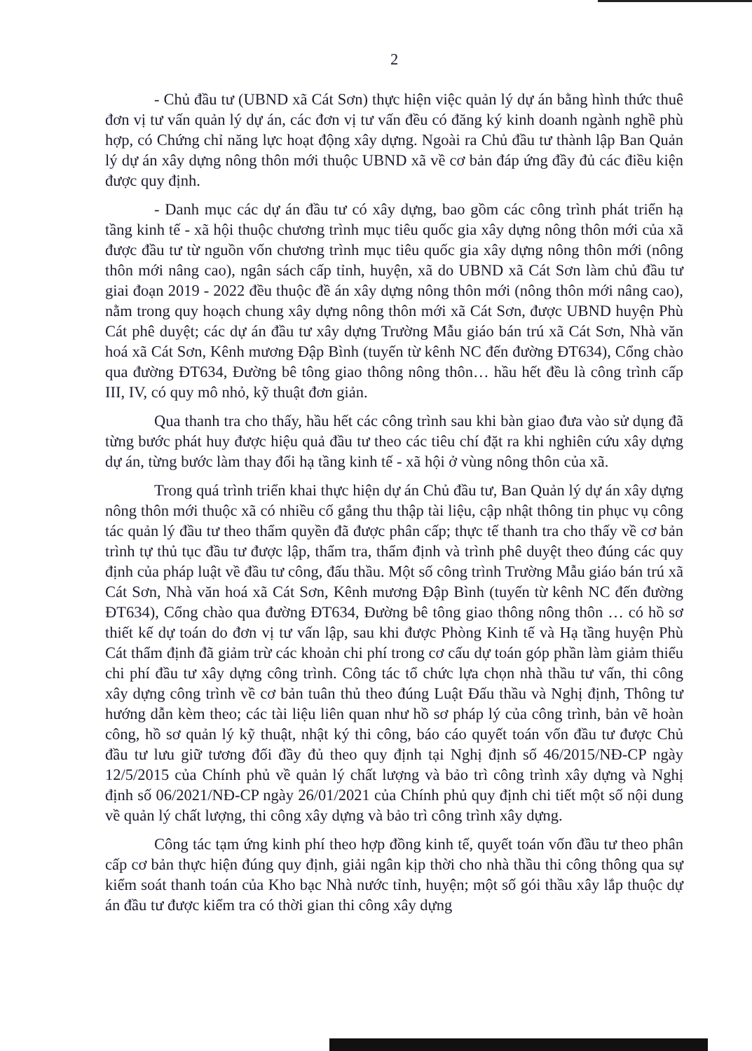2
- Chủ đầu tư (UBND xã Cát Sơn) thực hiện việc quản lý dự án bằng hình thức thuê đơn vị tư vấn quản lý dự án, các đơn vị tư vấn đều có đăng ký kinh doanh ngành nghề phù hợp, có Chứng chỉ năng lực hoạt động xây dựng. Ngoài ra Chủ đầu tư thành lập Ban Quản lý dự án xây dựng nông thôn mới thuộc UBND xã về cơ bản đáp ứng đầy đủ các điều kiện được quy định.
- Danh mục các dự án đầu tư có xây dựng, bao gồm các công trình phát triển hạ tầng kinh tế - xã hội thuộc chương trình mục tiêu quốc gia xây dựng nông thôn mới của xã được đầu tư từ nguồn vốn chương trình mục tiêu quốc gia xây dựng nông thôn mới (nông thôn mới nâng cao), ngân sách cấp tỉnh, huyện, xã do UBND xã Cát Sơn làm chủ đầu tư giai đoạn 2019 - 2022 đều thuộc đề án xây dựng nông thôn mới (nông thôn mới nâng cao), nằm trong quy hoạch chung xây dựng nông thôn mới xã Cát Sơn, được UBND huyện Phù Cát phê duyệt; các dự án đầu tư xây dựng Trường Mẫu giáo bán trú xã Cát Sơn, Nhà văn hoá xã Cát Sơn, Kênh mương Đập Bình (tuyến từ kênh NC đến đường ĐT634), Cổng chào qua đường ĐT634, Đường bê tông giao thông nông thôn… hầu hết đều là công trình cấp III, IV, có quy mô nhỏ, kỹ thuật đơn giản.
Qua thanh tra cho thấy, hầu hết các công trình sau khi bàn giao đưa vào sử dụng đã từng bước phát huy được hiệu quả đầu tư theo các tiêu chí đặt ra khi nghiên cứu xây dựng dự án, từng bước làm thay đổi hạ tầng kinh tế - xã hội ở vùng nông thôn của xã.
Trong quá trình triển khai thực hiện dự án Chủ đầu tư, Ban Quản lý dự án xây dựng nông thôn mới thuộc xã có nhiều cố gắng thu thập tài liệu, cập nhật thông tin phục vụ công tác quản lý đầu tư theo thẩm quyền đã được phân cấp; thực tế thanh tra cho thấy về cơ bản trình tự thủ tục đầu tư được lập, thẩm tra, thẩm định và trình phê duyệt theo đúng các quy định của pháp luật về đầu tư công, đấu thầu. Một số công trình Trường Mẫu giáo bán trú xã Cát Sơn, Nhà văn hoá xã Cát Sơn, Kênh mương Đập Bình (tuyến từ kênh NC đến đường ĐT634), Cổng chào qua đường ĐT634, Đường bê tông giao thông nông thôn … có hồ sơ thiết kế dự toán do đơn vị tư vấn lập, sau khi được Phòng Kinh tế và Hạ tầng huyện Phù Cát thẩm định đã giảm trừ các khoản chi phí trong cơ cấu dự toán góp phần làm giảm thiểu chi phí đầu tư xây dựng công trình. Công tác tổ chức lựa chọn nhà thầu tư vấn, thi công xây dựng công trình về cơ bản tuân thủ theo đúng Luật Đấu thầu và Nghị định, Thông tư hướng dẫn kèm theo; các tài liệu liên quan như hồ sơ pháp lý của công trình, bản vẽ hoàn công, hồ sơ quản lý kỹ thuật, nhật ký thi công, báo cáo quyết toán vốn đầu tư được Chủ đầu tư lưu giữ tương đối đầy đủ theo quy định tại Nghị định số 46/2015/NĐ-CP ngày 12/5/2015 của Chính phủ về quản lý chất lượng và bảo trì công trình xây dựng và Nghị định số 06/2021/NĐ-CP ngày 26/01/2021 của Chính phủ quy định chi tiết một số nội dung về quản lý chất lượng, thi công xây dựng và bảo trì công trình xây dựng.
Công tác tạm ứng kinh phí theo hợp đồng kinh tế, quyết toán vốn đầu tư theo phân cấp cơ bản thực hiện đúng quy định, giải ngân kịp thời cho nhà thầu thi công thông qua sự kiểm soát thanh toán của Kho bạc Nhà nước tỉnh, huyện; một số gói thầu xây lắp thuộc dự án đầu tư được kiểm tra có thời gian thi công xây dựng